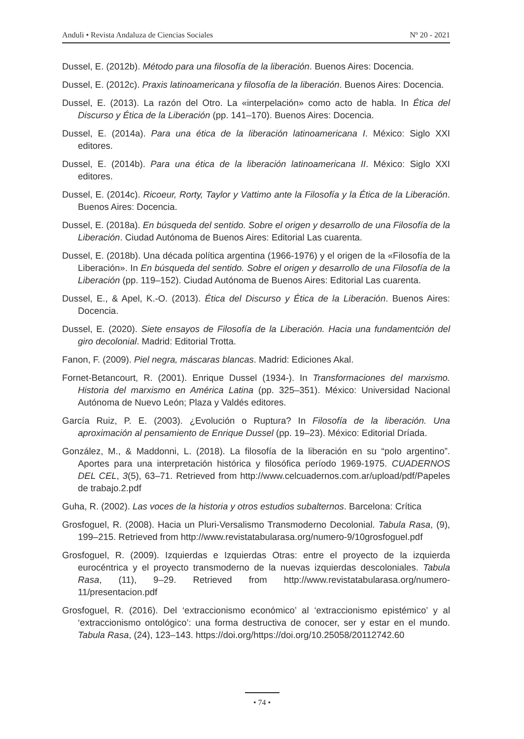Anduli • Revista Andaluza de Ciencias Sociales Nº 20 - 2021
Dussel, E. (2012b). Método para una filosofía de la liberación. Buenos Aires: Docencia.
Dussel, E. (2012c). Praxis latinoamericana y filosofía de la liberación. Buenos Aires: Docencia.
Dussel, E. (2013). La razón del Otro. La «interpelación» como acto de habla. In Ética del Discurso y Ética de la Liberación (pp. 141–170). Buenos Aires: Docencia.
Dussel, E. (2014a). Para una ética de la liberación latinoamericana I. México: Siglo XXI editores.
Dussel, E. (2014b). Para una ética de la liberación latinoamericana II. México: Siglo XXI editores.
Dussel, E. (2014c). Ricoeur, Rorty, Taylor y Vattimo ante la Filosofía y la Ética de la Liberación. Buenos Aires: Docencia.
Dussel, E. (2018a). En búsqueda del sentido. Sobre el origen y desarrollo de una Filosofía de la Liberación. Ciudad Autónoma de Buenos Aires: Editorial Las cuarenta.
Dussel, E. (2018b). Una década política argentina (1966-1976) y el origen de la «Filosofía de la Liberación». In En búsqueda del sentido. Sobre el origen y desarrollo de una Filosofía de la Liberación (pp. 119–152). Ciudad Autónoma de Buenos Aires: Editorial Las cuarenta.
Dussel, E., & Apel, K.-O. (2013). Ética del Discurso y Ética de la Liberación. Buenos Aires: Docencia.
Dussel, E. (2020). Siete ensayos de Filosofía de la Liberación. Hacia una fundamentción del giro decolonial. Madrid: Editorial Trotta.
Fanon, F. (2009). Piel negra, máscaras blancas. Madrid: Ediciones Akal.
Fornet-Betancourt, R. (2001). Enrique Dussel (1934-). In Transformaciones del marxismo. Historia del marxismo en América Latina (pp. 325–351). México: Universidad Nacional Autónoma de Nuevo León; Plaza y Valdés editores.
García Ruiz, P. E. (2003). ¿Evolución o Ruptura? In Filosofía de la liberación. Una aproximación al pensamiento de Enrique Dussel (pp. 19–23). México: Editorial Dríada.
González, M., & Maddonni, L. (2018). La filosofía de la liberación en su “polo argentino”. Aportes para una interpretación histórica y filosófica período 1969-1975. CUADERNOS DEL CEL, 3(5), 63–71. Retrieved from http://www.celcuadernos.com.ar/upload/pdf/Papeles de trabajo.2.pdf
Guha, R. (2002). Las voces de la historia y otros estudios subalternos. Barcelona: Crítica
Grosfoguel, R. (2008). Hacia un Pluri-Versalismo Transmoderno Decolonial. Tabula Rasa, (9), 199–215. Retrieved from http://www.revistatabularasa.org/numero-9/10grosfoguel.pdf
Grosfoguel, R. (2009). Izquierdas e Izquierdas Otras: entre el proyecto de la izquierda eurocéntrica y el proyecto transmoderno de la nuevas izquierdas descoloniales. Tabula Rasa, (11), 9–29. Retrieved from http://www.revistatabularasa.org/numero-11/presentacion.pdf
Grosfoguel, R. (2016). Del ‘extraccionismo económico’ al ‘extraccionismo epistémico’ y al ‘extraccionismo ontológico’: una forma destructiva de conocer, ser y estar en el mundo. Tabula Rasa, (24), 123–143. https://doi.org/https://doi.org/10.25058/20112742.60
• 74 •